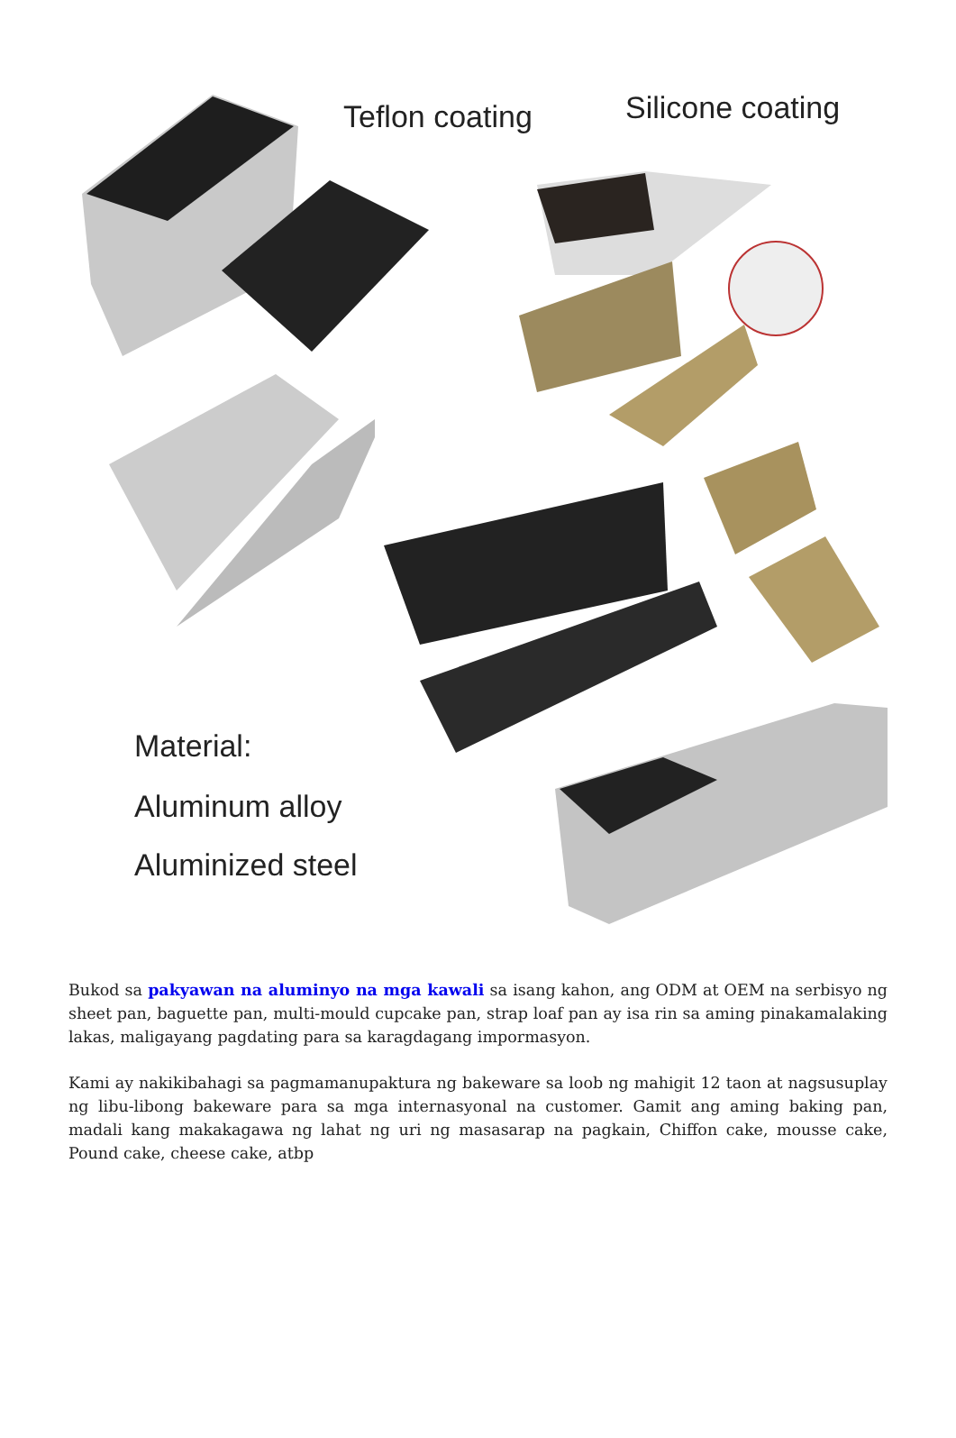Teflon coating Silicone coating
Material:
Aluminum alloy
Aluminized steel
Bukod sa pakyawan na aluminyo na mga kawali sa isang kahon, ang ODM at OEM na serbisyo ng sheet pan, baguette pan, multi-mould cupcake pan, strap loaf pan ay isa rin sa aming pinakamalaking lakas, maligayang pagdating para sa karagdagang impormasyon.
Kami ay nakikibahagi sa pagmamanupaktura ng bakeware sa loob ng mahigit 12 taon at nagsusuplay ng libu-libong bakeware para sa mga internasyonal na customer. Gamit ang aming baking pan, madali kang makakagawa ng lahat ng uri ng masasarap na pagkain, Chiffon cake, mousse cake, Pound cake, cheese cake, atbp